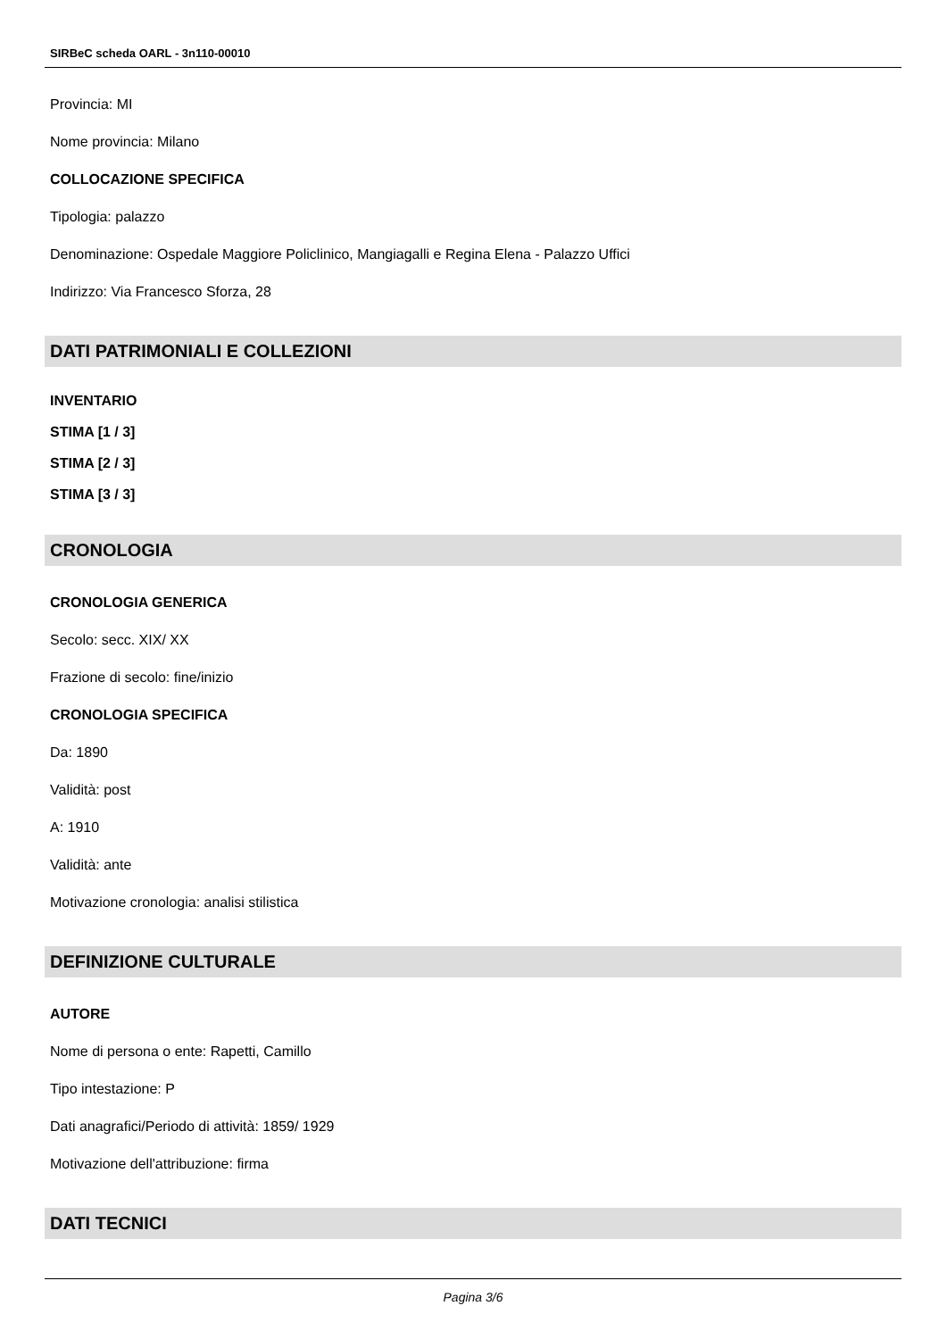SIRBeC scheda OARL - 3n110-00010
Provincia: MI
Nome provincia: Milano
COLLOCAZIONE SPECIFICA
Tipologia: palazzo
Denominazione: Ospedale Maggiore Policlinico, Mangiagalli e Regina Elena - Palazzo Uffici
Indirizzo: Via Francesco Sforza, 28
DATI PATRIMONIALI E COLLEZIONI
INVENTARIO
STIMA [1 / 3]
STIMA [2 / 3]
STIMA [3 / 3]
CRONOLOGIA
CRONOLOGIA GENERICA
Secolo: secc. XIX/ XX
Frazione di secolo: fine/inizio
CRONOLOGIA SPECIFICA
Da: 1890
Validità: post
A: 1910
Validità: ante
Motivazione cronologia: analisi stilistica
DEFINIZIONE CULTURALE
AUTORE
Nome di persona o ente: Rapetti, Camillo
Tipo intestazione: P
Dati anagrafici/Periodo di attività: 1859/ 1929
Motivazione dell'attribuzione: firma
DATI TECNICI
Pagina 3/6